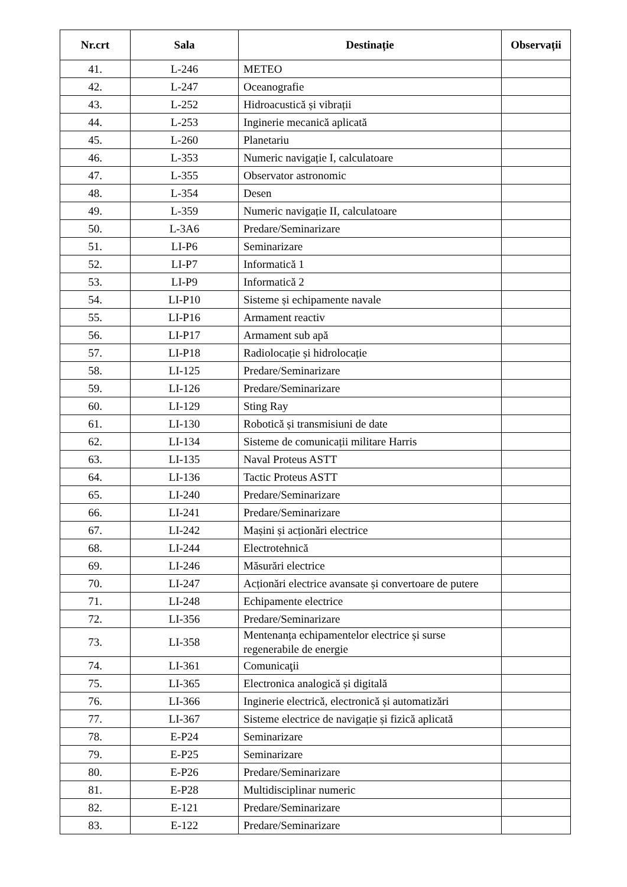| Nr.crt | Sala | Destinație | Observații |
| --- | --- | --- | --- |
| 41. | L-246 | METEO | |
| 42. | L-247 | Oceanografie | |
| 43. | L-252 | Hidroacustică și vibrații | |
| 44. | L-253 | Inginerie mecanică aplicată | |
| 45. | L-260 | Planetariu | |
| 46. | L-353 | Numeric navigație I, calculatoare | |
| 47. | L-355 | Observator astronomic | |
| 48. | L-354 | Desen | |
| 49. | L-359 | Numeric navigație II, calculatoare | |
| 50. | L-3A6 | Predare/Seminarizare | |
| 51. | LI-P6 | Seminarizare | |
| 52. | LI-P7 | Informatică 1 | |
| 53. | LI-P9 | Informatică 2 | |
| 54. | LI-P10 | Sisteme și echipamente navale | |
| 55. | LI-P16 | Armament reactiv | |
| 56. | LI-P17 | Armament sub apă | |
| 57. | LI-P18 | Radiolocație și hidrolocație | |
| 58. | LI-125 | Predare/Seminarizare | |
| 59. | LI-126 | Predare/Seminarizare | |
| 60. | LI-129 | Sting Ray | |
| 61. | LI-130 | Robotică și transmisiuni de date | |
| 62. | LI-134 | Sisteme de comunicații militare Harris | |
| 63. | LI-135 | Naval Proteus ASTT | |
| 64. | LI-136 | Tactic Proteus ASTT | |
| 65. | LI-240 | Predare/Seminarizare | |
| 66. | LI-241 | Predare/Seminarizare | |
| 67. | LI-242 | Mașini și acționări electrice | |
| 68. | LI-244 | Electrotehnică | |
| 69. | LI-246 | Măsurări electrice | |
| 70. | LI-247 | Acționări electrice avansate și convertoare de putere | |
| 71. | LI-248 | Echipamente electrice | |
| 72. | LI-356 | Predare/Seminarizare | |
| 73. | LI-358 | Mentenanța echipamentelor electrice și surse regenerabile de energie | |
| 74. | LI-361 | Comunicaţii | |
| 75. | LI-365 | Electronica analogică și digitală | |
| 76. | LI-366 | Inginerie electrică, electronică și automatizări | |
| 77. | LI-367 | Sisteme electrice de navigație și fizică aplicată | |
| 78. | E-P24 | Seminarizare | |
| 79. | E-P25 | Seminarizare | |
| 80. | E-P26 | Predare/Seminarizare | |
| 81. | E-P28 | Multidisciplinar numeric | |
| 82. | E-121 | Predare/Seminarizare | |
| 83. | E-122 | Predare/Seminarizare | |